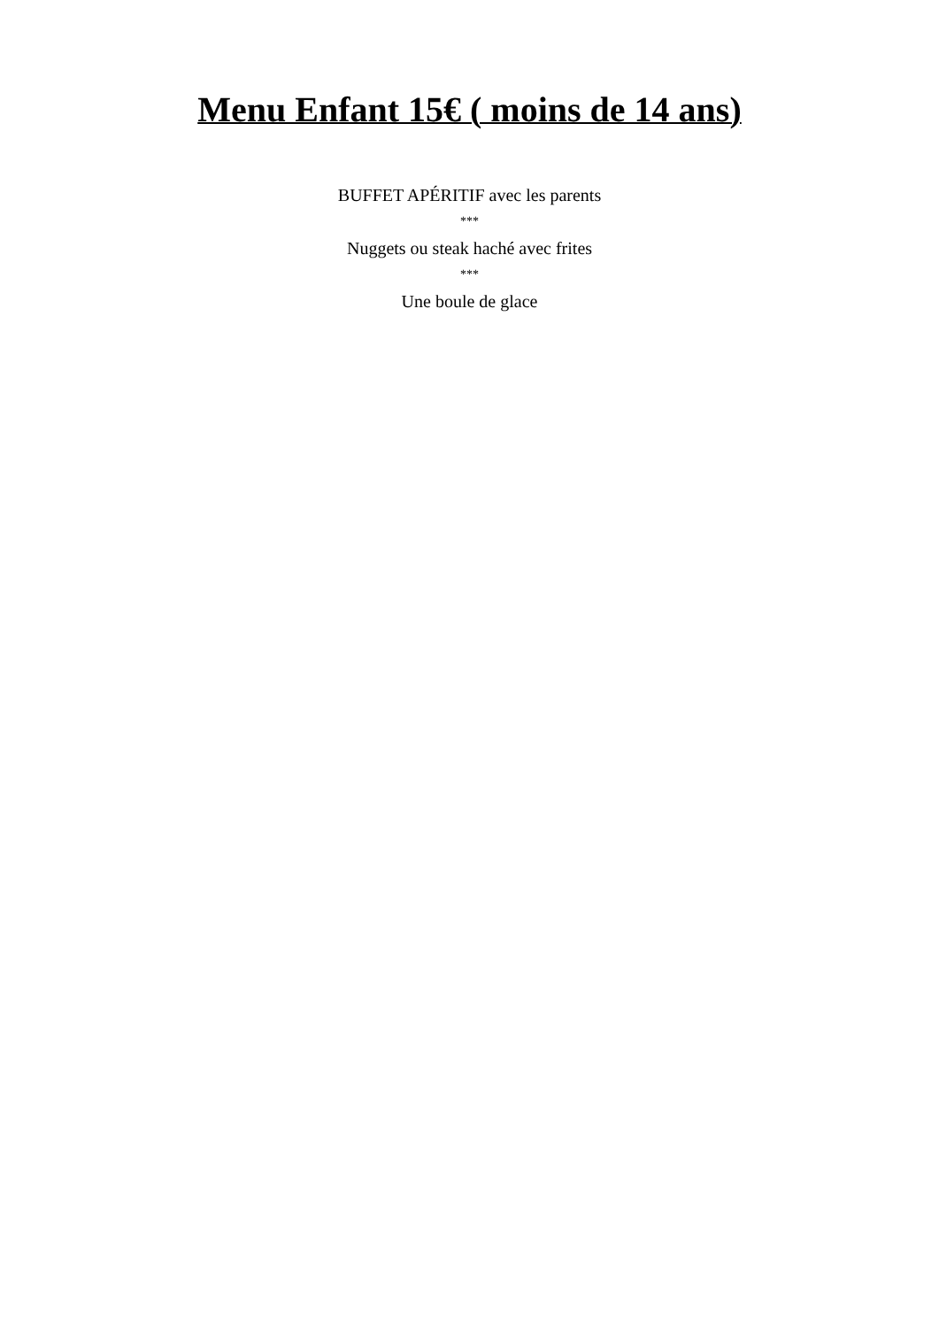Menu Enfant 15€ ( moins de 14 ans)
BUFFET APÉRITIF avec les parents
***
Nuggets ou steak haché avec frites
***
Une boule de glace